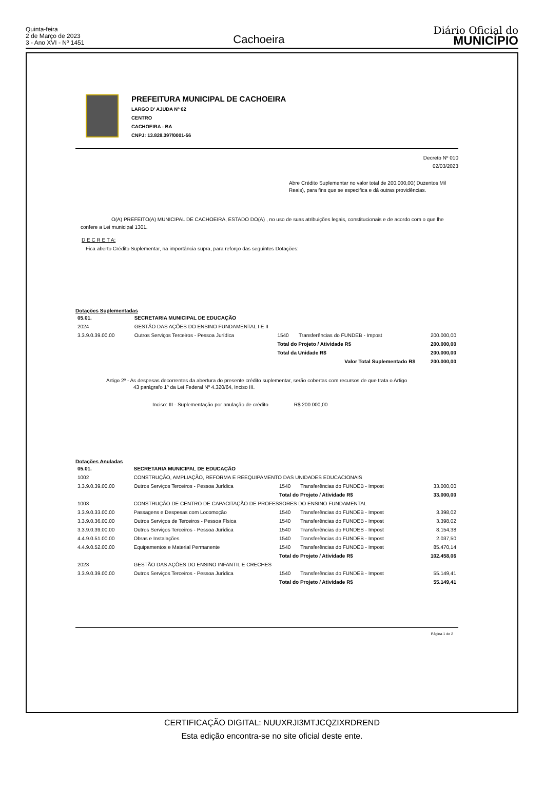Quinta-feira
2 de Março de 2023
3 - Ano XVI - Nº 1451
Cachoeira
Diário Oficial do
MUNICÍPIO
PREFEITURA MUNICIPAL DE CACHOEIRA
LARGO D' AJUDA Nº 02
CENTRO
CACHOEIRA - BA
CNPJ: 13.828.397/0001-56
Decreto Nº 010
02/03/2023
Abre Crédito Suplementar no valor total de 200.000,00( Duzentos Mil Reais), para fins que se especifica e dá outras providências.
O(A) PREFEITO(A) MUNICIPAL DE CACHOEIRA, ESTADO DO(A) , no uso de suas atribuições legais, constitucionais e de acordo com o que lhe confere a Lei municipal 1301.
D E C R E T A:
Fica aberto Crédito Suplementar, na importância supra, para reforço das seguintes Dotações:
Dotações Suplementadas
| 05.01. | SECRETARIA MUNICIPAL DE EDUCAÇÃO | | | |
| 2024 | GESTÃO DAS AÇÕES DO ENSINO FUNDAMENTAL I E II | | | |
| 3.3.9.0.39.00.00 | Outros Serviços Terceiros - Pessoa Jurídica | 1540 | Transferências do FUNDEB - Impost | 200.000,00 |
| | | Total do Projeto / Atividade R$ | | 200.000,00 |
| | | Total da Unidade R$ | | 200.000,00 |
| | | Valor Total Suplementado R$ | | 200.000,00 |
Artigo 2º - As despesas decorrentes da abertura do presente crédito suplementar, serão cobertas com recursos de que trata o Artigo
43 parágrafo 1º da Lei Federal Nº 4.320/64, Inciso III.
Inciso: III - Suplementação por anulação de crédito R$ 200.000,00
Dotações Anuladas
| 05.01. | SECRETARIA MUNICIPAL DE EDUCAÇÃO | | | |
| 1002 | CONSTRUÇÃO, AMPLIAÇÃO, REFORMA E REEQUIPAMENTO DAS UNIDADES EDUCACIONAIS | | | |
| 3.3.9.0.39.00.00 | Outros Serviços Terceiros - Pessoa Jurídica | 1540 | Transferências do FUNDEB - Impost | 33.000,00 |
| | | Total do Projeto / Atividade R$ | | 33.000,00 |
| 1003 | CONSTRUÇÃO DE CENTRO DE CAPACITAÇÃO DE PROFESSORES DO ENSINO FUNDAMENTAL | | | |
| 3.3.9.0.33.00.00 | Passagens e Despesas com Locomoção | 1540 | Transferências do FUNDEB - Impost | 3.398,02 |
| 3.3.9.0.36.00.00 | Outros Serviços de Terceiros - Pessoa Física | 1540 | Transferências do FUNDEB - Impost | 3.398,02 |
| 3.3.9.0.39.00.00 | Outros Serviços Terceiros - Pessoa Jurídica | 1540 | Transferências do FUNDEB - Impost | 8.154,38 |
| 4.4.9.0.51.00.00 | Obras e Instalações | 1540 | Transferências do FUNDEB - Impost | 2.037,50 |
| 4.4.9.0.52.00.00 | Equipamentos e Material Permanente | 1540 | Transferências do FUNDEB - Impost | 85.470,14 |
| | | Total do Projeto / Atividade R$ | | 102.458,06 |
| 2023 | GESTÃO DAS AÇÕES DO ENSINO INFANTIL E CRECHES | | | |
| 3.3.9.0.39.00.00 | Outros Serviços Terceiros - Pessoa Jurídica | 1540 | Transferências do FUNDEB - Impost | 55.149,41 |
| | | Total do Projeto / Atividade R$ | | 55.149,41 |
Página 1 de 2
CERTIFICAÇÃO DIGITAL: NUUXRJI3MTJCQZIXRDREND
Esta edição encontra-se no site oficial deste ente.